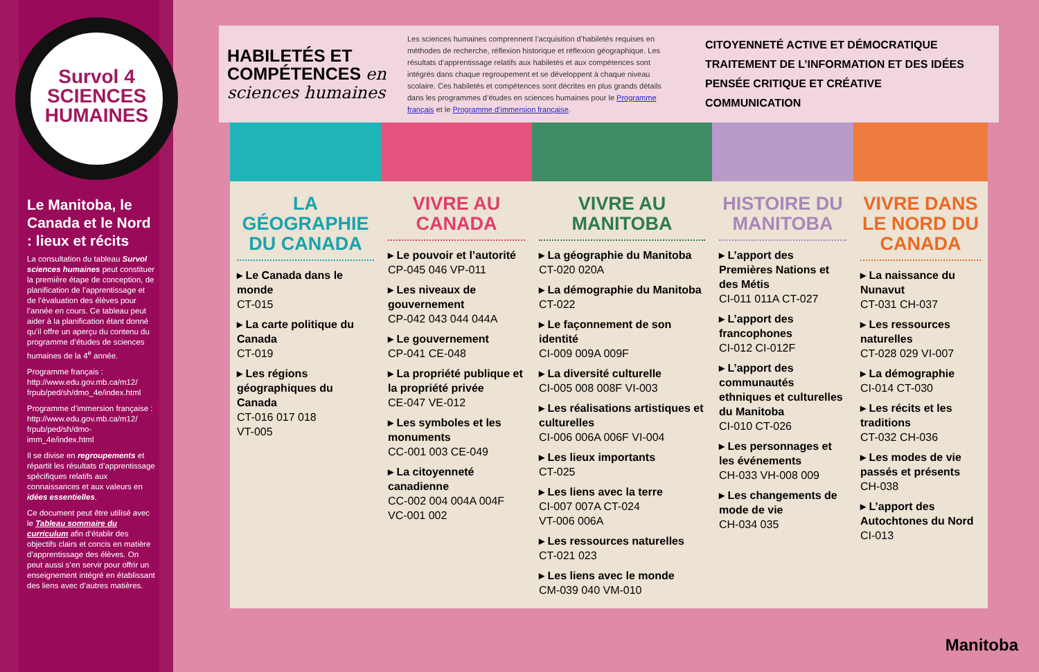Le Manitoba, le Canada et le Nord : lieux et récits
La consultation du tableau Survol sciences humaines peut constituer la première étape de conception, de planification de l’apprentissage et de l’évaluation des élèves pour l’année en cours. Ce tableau peut aider à la planification étant donné qu’il offre un aperçu du contenu du programme d’études de sciences humaines de la 4<sup>e</sup> année.
Programme français :
http://www.edu.gov.mb.ca/m12/ frpub/ped/sh/dmo_4e/index.html
Programme d’immersion française :
http://www.edu.gov.mb.ca/m12/ frpub/ped/sh/dmo-imm_4e/index.html
Il se divise en regroupements et répartit les résultats d’apprentissage spécifiques relatifs aux connaissances et aux valeurs en idées essentielles.
Ce document peut être utilisé avec le Tableau sommaire du curriculum afin d’établir des objectifs clairs et concis en matière d’apprentissage des élèves. On peut aussi s’en servir pour offrir un enseignement intégré en établissant des liens avec d’autres matières.
Survol 4
SCIENCES
HUMAINES
HABILETÉS ET COMPÉTENCES en sciences humaines
Les sciences humaines comprennent l’acquisition d’habiletés requises en méthodes de recherche, réflexion historique et réflexion géographique. Les résultats d’apprentissage relatifs aux habiletés et aux compétences sont intégrés dans chaque regroupement et se développent à chaque niveau scolaire. Ces habiletés et compétences sont décrites en plus grands détails dans les programmes d’études en sciences humaines pour le Programme français et le Programme d’immersion française.
CITOYENNETÉ ACTIVE ET DÉMOCRATIQUE
TRAITEMENT DE L’INFORMATION ET DES IDÉES
PENSÉE CRITIQUE ET CRÉATIVE
COMMUNICATION
LA GÉOGRAPHIE DU CANADA
▸ Le Canada dans le monde
CT-015
▸ La carte politique du Canada
CT-019
▸ Les régions géographiques du Canada
CT-016 017 018
VT-005
VIVRE AU CANADA
▸ Le pouvoir et l’autorité
CP-045 046 VP-011
▸ Les niveaux de gouvernement
CP-042 043 044 044A
▸ Le gouvernement
CP-041 CE-048
▸ La propriété publique et la propriété privée
CE-047 VE-012
▸ Les symboles et les monuments
CC-001 003 CE-049
▸ La citoyenneté canadienne
CC-002 004 004A 004F
VC-001 002
VIVRE AU MANITOBA
▸ La géographie du Manitoba
CT-020 020A
▸ La démographie du Manitoba
CT-022
▸ Le façonnement de son identité
CI-009 009A 009F
▸ La diversité culturelle
CI-005 008 008F VI-003
▸ Les réalisations artistiques et culturelles
CI-006 006A 006F VI-004
▸ Les lieux importants
CT-025
▸ Les liens avec la terre
CI-007 007A CT-024
VT-006 006A
▸ Les ressources naturelles
CT-021 023
▸ Les liens avec le monde
CM-039 040 VM-010
HISTOIRE DU MANITOBA
▸ L’apport des Premières Nations et des Métis
CI-011 011A CT-027
▸ L’apport des francophones
CI-012 CI-012F
▸ L’apport des communautés ethniques et culturelles du Manitoba
CI-010 CT-026
▸ Les personnages et les événements
CH-033 VH-008 009
▸ Les changements de mode de vie
CH-034 035
VIVRE DANS LE NORD DU CANADA
▸ La naissance du Nunavut
CT-031 CH-037
▸ Les ressources naturelles
CT-028 029 VI-007
▸ La démographie
CI-014 CT-030
▸ Les récits et les traditions
CT-032 CH-036
▸ Les modes de vie passés et présents
CH-038
▸ L’apport des Autochtones du Nord
CI-013
Manitoba